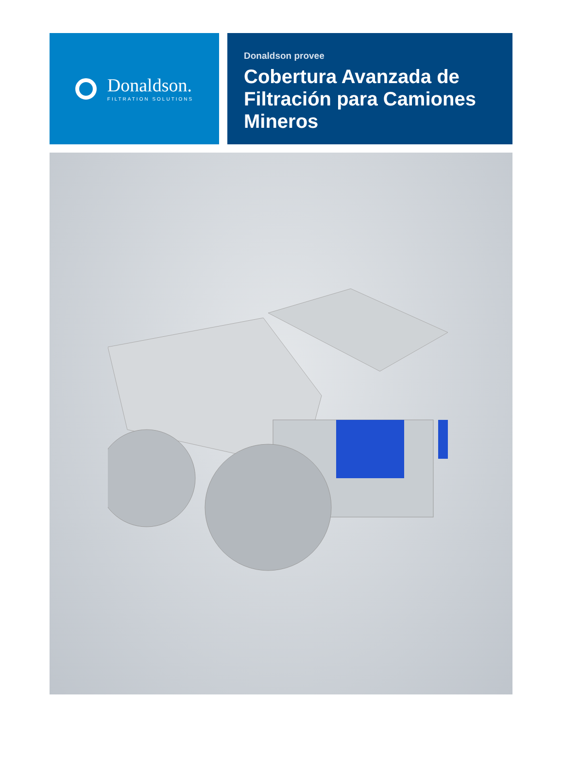Donaldson.
FILTRATION SOLUTIONS
Donaldson provee
Cobertura Avanzada de Filtración para Camiones Mineros